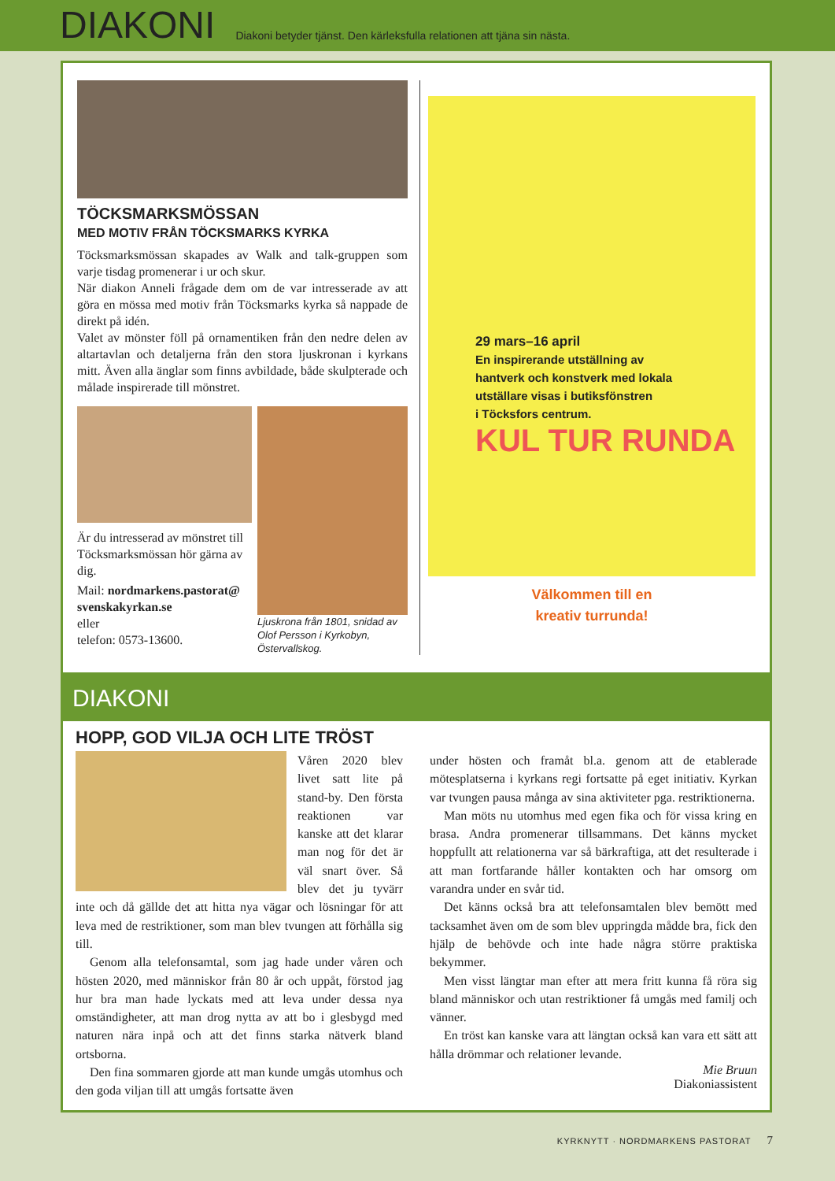DIAKONI
Diakoni betyder tjänst. Den kärleksfulla relationen att tjäna sin nästa.
TÖCKSMARKSMÖSSAN
MED MOTIV FRÅN TÖCKSMARKS KYRKA
Töcksmarksmössan skapades av Walk and talk-gruppen som varje tisdag promenerar i ur och skur.
När diakon Anneli frågade dem om de var intresserade av att göra en mössa med motiv från Töcksmarks kyrka så nappade de direkt på idén.
Valet av mönster föll på ornamentiken från den nedre delen av altartavlan och detaljerna från den stora ljuskro­nan i kyrkans mitt. Även alla änglar som finns avbildade, både skulpterade och målade inspirerade till mönstret.
Är du intresserad av mönstret till Töcksmarksmössan hör gärna av dig.
Mail: nordmarkens.pastorat@ svenskakyrkan.se
eller
telefon: 0573-13600.
Ljuskrona från 1801, snidad av Olof Persson i Kyrkobyn, Östervallskog.
29 mars–16 april
En inspirerande utställning av
hantverk och konstverk med lokala
utställare visas i butiksfönstren
i Töcksfors centrum.
KUL TUR RUNDA
Välkommen till en
kreativ turrunda!
DIAKONI
HOPP, GOD VILJA OCH LITE TRÖST
Våren 2020 blev livet satt lite på stand-by. Den första reaktionen var kanske att det klarar man nog för det är väl snart över. Så blev det ju tyvärr inte och då gällde det att hitta nya vägar och lös­ningar för att leva med de restriktioner, som man blev tvungen att förhålla sig till.
Genom alla telefonsamtal, som jag hade under våren och hösten 2020, med människor från 80 år och uppåt, förstod jag hur bra man hade lyckats med att leva under dessa nya omständigheter, att man drog nytta av att bo i glesbygd med naturen nära inpå och att det finns starka nätverk bland ortsborna.
Den fina sommaren gjorde att man kunde umgås utomhus och den goda viljan till att umgås fortsatte även
under hösten och framåt bl.a. genom att de etablerade mötesplatserna i kyrkans regi fortsatte på eget initiativ. Kyrkan var tvungen pausa många av sina aktiviteter pga. restriktionerna.
Man möts nu utomhus med egen fika och för vissa kring en brasa. Andra promenerar tillsammans. Det känns mycket hoppfullt att relationerna var så bärkraf­tiga, att det resulterade i att man fortfarande håller kon­takten och har omsorg om varandra under en svår tid.
Det känns också bra att telefonsamtalen blev bemött med tacksamhet även om de som blev uppringda mådde bra, fick den hjälp de behövde och inte hade några större praktiska bekymmer.
Men visst längtar man efter att mera fritt kunna få röra sig bland människor och utan restriktioner få umgås med familj och vänner.
En tröst kan kanske vara att längtan också kan vara ett sätt att hålla drömmar och relationer levande.
Mie Bruun
Diakoniassistent
KYRKNYTT · NORDMARKENS PASTORAT 7